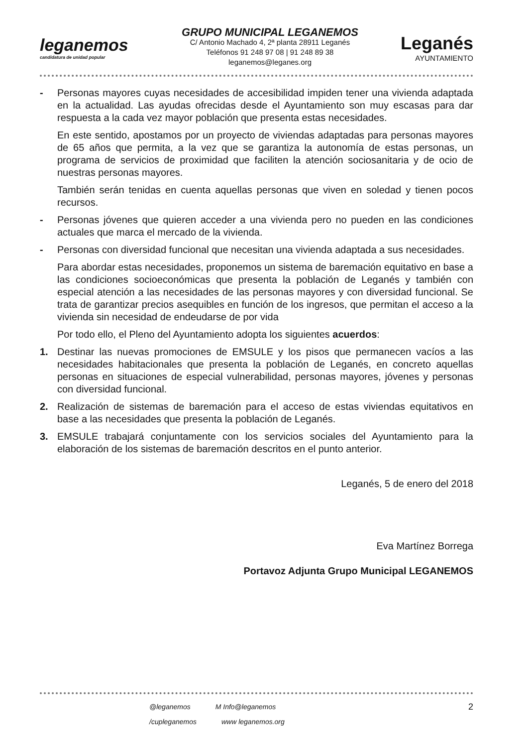leganemos
candidatura de unidad popular
GRUPO MUNICIPAL LEGANEMOS
C/ Antonio Machado 4, 2ª planta 28911 Leganés
Teléfonos 91 248 97 08 | 91 248 89 38
leganemos@leganes.org
Leganés
AYUNTAMIENTO
- Personas mayores cuyas necesidades de accesibilidad impiden tener una vivienda adaptada en la actualidad. Las ayudas ofrecidas desde el Ayuntamiento son muy escasas para dar respuesta a la cada vez mayor población que presenta estas necesidades.
En este sentido, apostamos por un proyecto de viviendas adaptadas para personas mayores de 65 años que permita, a la vez que se garantiza la autonomía de estas personas, un programa de servicios de proximidad que faciliten la atención sociosanitaria y de ocio de nuestras personas mayores.
También serán tenidas en cuenta aquellas personas que viven en soledad y tienen pocos recursos.
- Personas jóvenes que quieren acceder a una vivienda pero no pueden en las condiciones actuales que marca el mercado de la vivienda.
- Personas con diversidad funcional que necesitan una vivienda adaptada a sus necesidades.
Para abordar estas necesidades, proponemos un sistema de baremación equitativo en base a las condiciones socioeconómicas que presenta la población de Leganés y también con especial atención a las necesidades de las personas mayores y con diversidad funcional. Se trata de garantizar precios asequibles en función de los ingresos, que permitan el acceso a la vivienda sin necesidad de endeudarse de por vida
Por todo ello, el Pleno del Ayuntamiento adopta los siguientes acuerdos:
1. Destinar las nuevas promociones de EMSULE y los pisos que permanecen vacíos a las necesidades habitacionales que presenta la población de Leganés, en concreto aquellas personas en situaciones de especial vulnerabilidad, personas mayores, jóvenes y personas con diversidad funcional.
2. Realización de sistemas de baremación para el acceso de estas viviendas equitativos en base a las necesidades que presenta la población de Leganés.
3. EMSULE trabajará conjuntamente con los servicios sociales del Ayuntamiento para la elaboración de los sistemas de baremación descritos en el punto anterior.
Leganés, 5 de enero del 2018
Eva Martínez Borrega
Portavoz Adjunta Grupo Municipal LEGANEMOS
@leganemos M Info@leganemos 2
/cupleganemos www leganemos.org